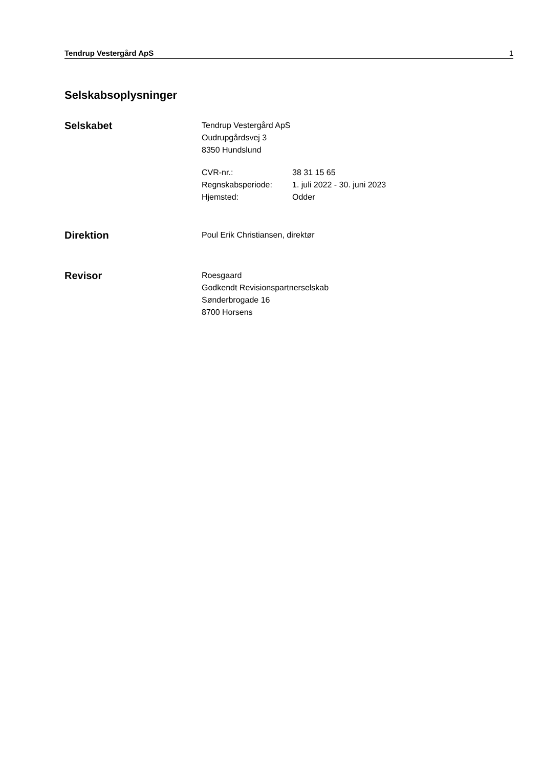Tendrup Vestergård ApS 1
Selskabsoplysninger
Selskabet
Tendrup Vestergård ApS
Oudrupgårdsvej 3
8350 Hundslund
CVR-nr.: 38 31 15 65 Regnskabsperiode: 1. juli 2022 - 30. juni 2023 Hjemsted: Odder
Direktion
Poul Erik Christiansen, direktør
Revisor
Roesgaard
Godkendt Revisionspartnerselskab
Sønderbrogade 16
8700 Horsens